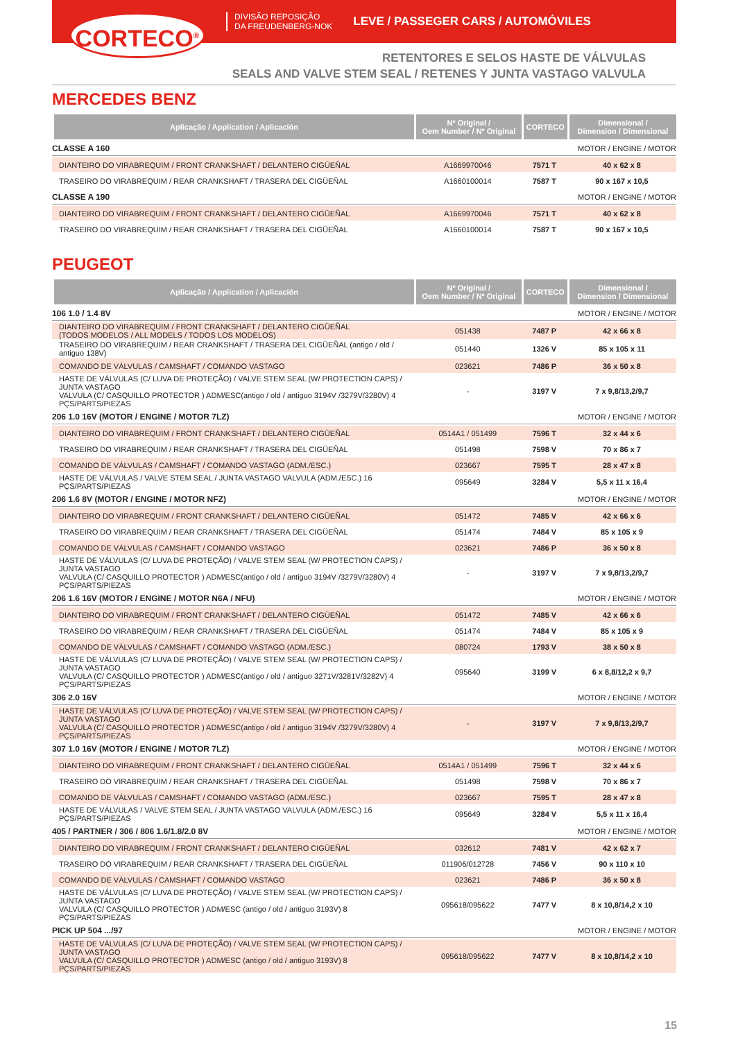CORTECO<sup>®</sup>
DIVISÃO REPOSIÇÃO
DA FREUDENBERG-NOK
LEVE / PASSEGER CARS / AUTOMÓVILES
RETENTORES E SELOS HASTE DE VÁLVULAS
SEALS AND VALVE STEM SEAL / RETENES Y JUNTA VASTAGO VALVULA
MERCEDES BENZ
| Aplicação / Application / Aplicación | Nº Original / Oem Number / Nº Original | CORTECO | Dimensional / Dimension / Dimensional |
| --- | --- | --- | --- |
| CLASSE A 160 | | | MOTOR / ENGINE / MOTOR |
| DIANTEIRO DO VIRABREQUIM / FRONT CRANKSHAFT / DELANTERO CIGÜEÑAL | A1669970046 | 7571 T | 40 x 62 x 8 |
| TRASEIRO DO VIRABREQUIM / REAR CRANKSHAFT / TRASERA DEL CIGÜEÑAL | A1660100014 | 7587 T | 90 x 167 x 10,5 |
| CLASSE A 190 | | | MOTOR / ENGINE / MOTOR |
| DIANTEIRO DO VIRABREQUIM / FRONT CRANKSHAFT / DELANTERO CIGÜEÑAL | A1669970046 | 7571 T | 40 x 62 x 8 |
| TRASEIRO DO VIRABREQUIM / REAR CRANKSHAFT / TRASERA DEL CIGÜEÑAL | A1660100014 | 7587 T | 90 x 167 x 10,5 |
PEUGEOT
| Aplicação / Application / Aplicación | Nº Original / Oem Number / Nº Original | CORTECO | Dimensional / Dimension / Dimensional |
| --- | --- | --- | --- |
| 106 1.0 / 1.4 8V | | | MOTOR / ENGINE / MOTOR |
| DIANTEIRO DO VIRABREQUIM / FRONT CRANKSHAFT / DELANTERO CIGÜEÑAL (TODOS MODELOS / ALL MODELS / TODOS LOS MODELOS) | 051438 | 7487 P | 42 x 66 x 8 |
| TRASEIRO DO VIRABREQUIM / REAR CRANKSHAFT / TRASERA DEL CIGÜEÑAL (antigo / old / antiguo 138V) | 051440 | 1326 V | 85 x 105 x 11 |
| COMANDO DE VÁLVULAS / CAMSHAFT / COMANDO VASTAGO | 023621 | 7486 P | 36 x 50 x 8 |
| HASTE DE VÁLVULAS (C/ LUVA DE PROTEÇÃO) / VALVE STEM SEAL (W/ PROTECTION CAPS) / JUNTA VASTAGO VALVULA (C/ CASQUILLO PROTECTOR ) ADM/ESC(antigo / old / antiguo 3194V /3279V/3280V) 4 PÇS/PARTS/PIEZAS | - | 3197 V | 7 x 9,8/13,2/9,7 |
| 206 1.0 16V (MOTOR / ENGINE / MOTOR 7LZ) | | | MOTOR / ENGINE / MOTOR |
| DIANTEIRO DO VIRABREQUIM / FRONT CRANKSHAFT / DELANTERO CIGÜEÑAL | 0514A1 / 051499 | 7596 T | 32 x 44 x 6 |
| TRASEIRO DO VIRABREQUIM / REAR CRANKSHAFT / TRASERA DEL CIGÜEÑAL | 051498 | 7598 V | 70 x 86 x 7 |
| COMANDO DE VÁLVULAS / CAMSHAFT / COMANDO VASTAGO (ADM./ESC.) | 023667 | 7595 T | 28 x 47 x 8 |
| HASTE DE VÁLVULAS / VALVE STEM SEAL / JUNTA VASTAGO VALVULA (ADM./ESC.) 16 PÇS/PARTS/PIEZAS | 095649 | 3284 V | 5,5 x 11 x 16,4 |
| 206 1.6 8V (MOTOR / ENGINE / MOTOR NFZ) | | | MOTOR / ENGINE / MOTOR |
| DIANTEIRO DO VIRABREQUIM / FRONT CRANKSHAFT / DELANTERO CIGÜEÑAL | 051472 | 7485 V | 42 x 66 x 6 |
| TRASEIRO DO VIRABREQUIM / REAR CRANKSHAFT / TRASERA DEL CIGÜEÑAL | 051474 | 7484 V | 85 x 105 x 9 |
| COMANDO DE VÁLVULAS / CAMSHAFT / COMANDO VASTAGO | 023621 | 7486 P | 36 x 50 x 8 |
| HASTE DE VÁLVULAS (C/ LUVA DE PROTEÇÃO) / VALVE STEM SEAL (W/ PROTECTION CAPS) / JUNTA VASTAGO VALVULA (C/ CASQUILLO PROTECTOR ) ADM/ESC(antigo / old / antiguo 3194V /3279V/3280V) 4 PÇS/PARTS/PIEZAS | - | 3197 V | 7 x 9,8/13,2/9,7 |
| 206 1.6 16V (MOTOR / ENGINE / MOTOR N6A / NFU) | | | MOTOR / ENGINE / MOTOR |
| DIANTEIRO DO VIRABREQUIM / FRONT CRANKSHAFT / DELANTERO CIGÜEÑAL | 051472 | 7485 V | 42 x 66 x 6 |
| TRASEIRO DO VIRABREQUIM / REAR CRANKSHAFT / TRASERA DEL CIGÜEÑAL | 051474 | 7484 V | 85 x 105 x 9 |
| COMANDO DE VÁLVULAS / CAMSHAFT / COMANDO VASTAGO (ADM./ESC.) | 080724 | 1793 V | 38 x 50 x 8 |
| HASTE DE VÁLVULAS (C/ LUVA DE PROTEÇÃO) / VALVE STEM SEAL (W/ PROTECTION CAPS) / JUNTA VASTAGO VALVULA (C/ CASQUILLO PROTECTOR ) ADM/ESC(antigo / old / antiguo 3271V/3281V/3282V) 4 PÇS/PARTS/PIEZAS | 095640 | 3199 V | 6 x 8,8/12,2 x 9,7 |
| 306 2.0 16V | | | MOTOR / ENGINE / MOTOR |
| HASTE DE VÁLVULAS (C/ LUVA DE PROTEÇÃO) / VALVE STEM SEAL (W/ PROTECTION CAPS) / JUNTA VASTAGO VALVULA (C/ CASQUILLO PROTECTOR ) ADM/ESC(antigo / old / antiguo 3194V /3279V/3280V) 4 PÇS/PARTS/PIEZAS | - | 3197 V | 7 x 9,8/13,2/9,7 |
| 307 1.0 16V (MOTOR / ENGINE / MOTOR 7LZ) | | | MOTOR / ENGINE / MOTOR |
| DIANTEIRO DO VIRABREQUIM / FRONT CRANKSHAFT / DELANTERO CIGÜEÑAL | 0514A1 / 051499 | 7596 T | 32 x 44 x 6 |
| TRASEIRO DO VIRABREQUIM / REAR CRANKSHAFT / TRASERA DEL CIGÜEÑAL | 051498 | 7598 V | 70 x 86 x 7 |
| COMANDO DE VÁLVULAS / CAMSHAFT / COMANDO VASTAGO (ADM./ESC.) | 023667 | 7595 T | 28 x 47 x 8 |
| HASTE DE VÁLVULAS / VALVE STEM SEAL / JUNTA VASTAGO VALVULA (ADM./ESC.) 16 PÇS/PARTS/PIEZAS | 095649 | 3284 V | 5,5 x 11 x 16,4 |
| 405 / PARTNER / 306 / 806 1.6/1.8/2.0 8V | | | MOTOR / ENGINE / MOTOR |
| DIANTEIRO DO VIRABREQUIM / FRONT CRANKSHAFT / DELANTERO CIGÜEÑAL | 032612 | 7481 V | 42 x 62 x 7 |
| TRASEIRO DO VIRABREQUIM / REAR CRANKSHAFT / TRASERA DEL CIGÜEÑAL | 011906/012728 | 7456 V | 90 x 110 x 10 |
| COMANDO DE VÁLVULAS / CAMSHAFT / COMANDO VASTAGO | 023621 | 7486 P | 36 x 50 x 8 |
| HASTE DE VÁLVULAS (C/ LUVA DE PROTEÇÃO) / VALVE STEM SEAL (W/ PROTECTION CAPS) / JUNTA VASTAGO VALVULA (C/ CASQUILLO PROTECTOR ) ADM/ESC (antigo / old / antiguo 3193V) 8 PÇS/PARTS/PIEZAS | 095618/095622 | 7477 V | 8 x 10,8/14,2 x 10 |
| PICK UP 504 .../97 | | | MOTOR / ENGINE / MOTOR |
| HASTE DE VÁLVULAS (C/ LUVA DE PROTEÇÃO) / VALVE STEM SEAL (W/ PROTECTION CAPS) / JUNTA VASTAGO VALVULA (C/ CASQUILLO PROTECTOR ) ADM/ESC (antigo / old / antiguo 3193V) 8 PÇS/PARTS/PIEZAS | 095618/095622 | 7477 V | 8 x 10,8/14,2 x 10 |
15